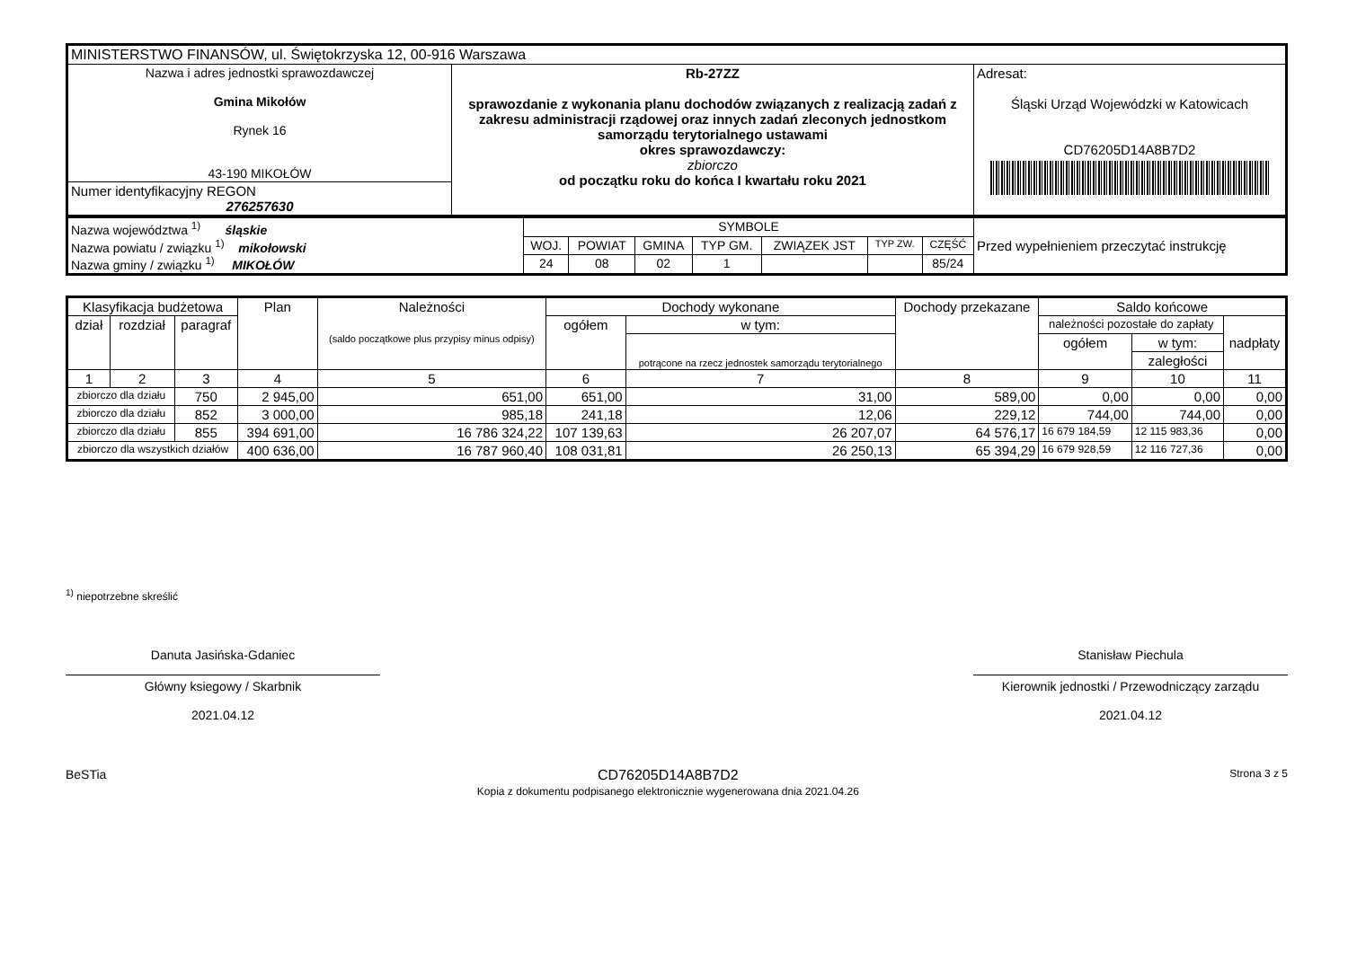| MINISTERSTWO FINANSÓW, ul. Świętokrzyska 12, 00-916 Warszawa | | |
| Nazwa i adres jednostki sprawozdawczej Gmina Mikołów Rynek 16 43-190 MIKOŁÓW | Rb-27ZZ sprawozdanie z wykonania planu dochodów związanych z realizacją zadań z zakresu administracji rządowej oraz innych zadań zleconych jednostkom samorządu terytorialnego ustawami okres sprawozdawczy: zbiorczo od początku roku do końca I kwartału roku 2021 | Adresat: Śląski Urząd Wojewódzki w Katowicach CD76205D14A8B7D2 |
| Numer identyfikacyjny REGON 276257630 | | |
| Nazwa województwa <sup>1)</sup> śląskie Nazwa powiatu / związku <sup>1)</sup> mikołowski Nazwa gminy / związku <sup>1)</sup> MIKOŁÓW | SYMBOLE | | | | | | | Przed wypełnieniem przeczytać instrukcję |
| | WOJ. | POWIAT | GMINA | TYP GM. | ZWIĄZEK JST | TYP ZW. | CZĘŚĆ | |
| | 24 | 08 | 02 | 1 | | | 85/24 | |
| Klasyfikacja budżetowa | | | Plan | Należności (saldo początkowe plus przypisy minus odpisy) | Dochody wykonane | | Dochody przekazane | Saldo końcowe | | |
| --- | --- | --- | --- | --- | --- | --- | --- | --- | --- | --- |
| dział | rozdział | paragraf | | | ogółem | w tym: | | należności pozostałe do zapłaty | | nadpłaty |
| | | | | | | potrącone na rzecz jednostek samorządu terytorialnego | | ogółem | w tym: | |
| | | | | | | | | | zaległości | |
| 1 | 2 | 3 | 4 | 5 | 6 | 7 | 8 | 9 | 10 | 11 |
| zbiorczo dla działu | | 750 | 2 945,00 | 651,00 | 651,00 | 31,00 | 589,00 | 0,00 | 0,00 | 0,00 |
| zbiorczo dla działu | | 852 | 3 000,00 | 985,18 | 241,18 | 12,06 | 229,12 | 744,00 | 744,00 | 0,00 |
| zbiorczo dla działu | | 855 | 394 691,00 | 16 786 324,22 | 107 139,63 | 26 207,07 | 64 576,17 | 16 679 184,59 | 12 115 983,36 | 0,00 |
| zbiorczo dla wszystkich działów | | | 400 636,00 | 16 787 960,40 | 108 031,81 | 26 250,13 | 65 394,29 | 16 679 928,59 | 12 116 727,36 | 0,00 |
<sup>1)</sup> niepotrzebne skreślić
Danuta Jasińska-Gdaniec
Główny ksiegowy / Skarbnik
2021.04.12
Stanisław Piechula
Kierownik jednostki / Przewodniczący zarządu
2021.04.12
BeSTia CD76205D14A8B7D2
Kopia z dokumentu podpisanego elektronicznie wygenerowana dnia 2021.04.26
Strona 3 z 5